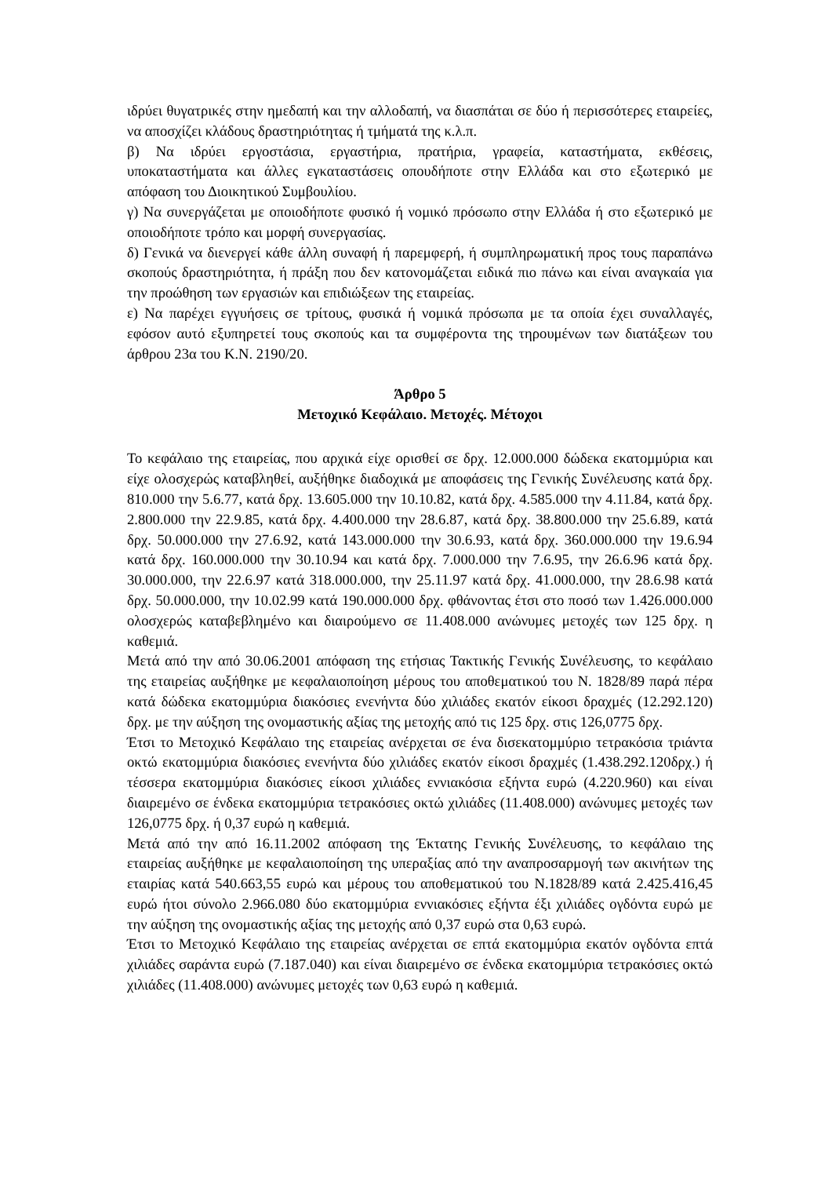ιδρύει θυγατρικές στην ημεδαπή και την αλλοδαπή, να διασπάται σε δύο ή περισσότερες εταιρείες, να αποσχίζει κλάδους δραστηριότητας ή τμήματά της κ.λ.π.
β) Να ιδρύει εργοστάσια, εργαστήρια, πρατήρια, γραφεία, καταστήματα, εκθέσεις, υποκαταστήματα και άλλες εγκαταστάσεις οπουδήποτε στην Ελλάδα και στο εξωτερικό με απόφαση του Διοικητικού Συμβουλίου.
γ) Να συνεργάζεται με οποιοδήποτε φυσικό ή νομικό πρόσωπο στην Ελλάδα ή στο εξωτερικό με οποιοδήποτε τρόπο και μορφή συνεργασίας.
δ) Γενικά να διενεργεί κάθε άλλη συναφή ή παρεμφερή, ή συμπληρωματική προς τους παραπάνω σκοπούς δραστηριότητα, ή πράξη που δεν κατονομάζεται ειδικά πιο πάνω και είναι αναγκαία για την προώθηση των εργασιών και επιδιώξεων της εταιρείας.
ε) Να παρέχει εγγυήσεις σε τρίτους, φυσικά ή νομικά πρόσωπα με τα οποία έχει συναλλαγές, εφόσον αυτό εξυπηρετεί τους σκοπούς και τα συμφέροντα της τηρουμένων των διατάξεων του άρθρου 23α του Κ.Ν. 2190/20.
Άρθρο 5
Μετοχικό Κεφάλαιο. Μετοχές. Μέτοχοι
Το κεφάλαιο της εταιρείας, που αρχικά είχε ορισθεί σε δρχ. 12.000.000 δώδεκα εκατομμύρια και είχε ολοσχερώς καταβληθεί, αυξήθηκε διαδοχικά με αποφάσεις της Γενικής Συνέλευσης κατά δρχ. 810.000 την 5.6.77, κατά δρχ. 13.605.000 την 10.10.82, κατά δρχ. 4.585.000 την 4.11.84, κατά δρχ. 2.800.000 την 22.9.85, κατά δρχ. 4.400.000 την 28.6.87, κατά δρχ. 38.800.000 την 25.6.89, κατά δρχ. 50.000.000 την 27.6.92, κατά 143.000.000 την 30.6.93, κατά δρχ. 360.000.000 την 19.6.94 κατά δρχ. 160.000.000 την 30.10.94 και κατά δρχ. 7.000.000 την 7.6.95, την 26.6.96 κατά δρχ. 30.000.000, την 22.6.97 κατά 318.000.000, την 25.11.97 κατά δρχ. 41.000.000, την 28.6.98 κατά δρχ. 50.000.000, την 10.02.99 κατά 190.000.000 δρχ. φθάνοντας έτσι στο ποσό των 1.426.000.000 ολοσχερώς καταβεβλημένο και διαιρούμενο σε 11.408.000 ανώνυμες μετοχές των 125 δρχ. η καθεμιά.
Μετά από την από 30.06.2001 απόφαση της ετήσιας Τακτικής Γενικής Συνέλευσης, το κεφάλαιο της εταιρείας αυξήθηκε με κεφαλαιοποίηση μέρους του αποθεματικού του Ν. 1828/89 παρά πέρα κατά δώδεκα εκατομμύρια διακόσιες ενενήντα δύο χιλιάδες εκατόν είκοσι δραχμές (12.292.120) δρχ. με την αύξηση της ονομαστικής αξίας της μετοχής από τις 125 δρχ. στις 126,0775 δρχ.
Έτσι το Μετοχικό Κεφάλαιο της εταιρείας ανέρχεται σε ένα δισεκατομμύριο τετρακόσια τριάντα οκτώ εκατομμύρια διακόσιες ενενήντα δύο χιλιάδες εκατόν είκοσι δραχμές (1.438.292.120δρχ.) ή τέσσερα εκατομμύρια διακόσιες είκοσι χιλιάδες εννιακόσια εξήντα ευρώ (4.220.960) και είναι διαιρεμένο σε ένδεκα εκατομμύρια τετρακόσιες οκτώ χιλιάδες (11.408.000) ανώνυμες μετοχές των 126,0775 δρχ. ή 0,37 ευρώ η καθεμιά.
Μετά από την από 16.11.2002 απόφαση της Έκτατης Γενικής Συνέλευσης, το κεφάλαιο της εταιρείας αυξήθηκε με κεφαλαιοποίηση της υπεραξίας από την αναπροσαρμογή των ακινήτων της εταιρίας κατά 540.663,55 ευρώ και μέρους του αποθεματικού του Ν.1828/89 κατά 2.425.416,45 ευρώ ήτοι σύνολο 2.966.080 δύο εκατομμύρια εννιακόσιες εξήντα έξι χιλιάδες ογδόντα ευρώ με την αύξηση της ονομαστικής αξίας της μετοχής από 0,37 ευρώ στα 0,63 ευρώ.
Έτσι το Μετοχικό Κεφάλαιο της εταιρείας ανέρχεται σε επτά εκατομμύρια εκατόν ογδόντα επτά χιλιάδες σαράντα ευρώ (7.187.040) και είναι διαιρεμένο σε ένδεκα εκατομμύρια τετρακόσιες οκτώ χιλιάδες (11.408.000) ανώνυμες μετοχές των 0,63 ευρώ η καθεμιά.